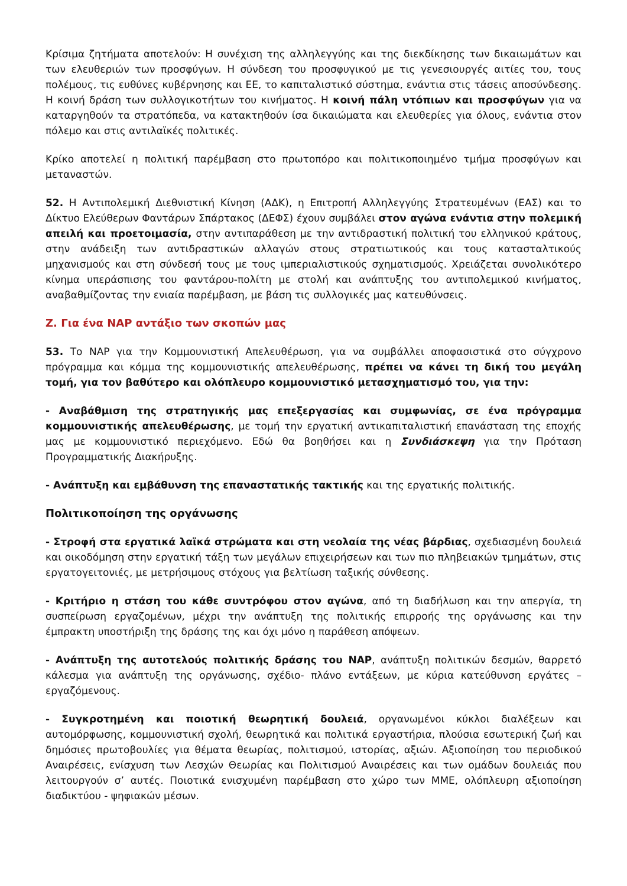Κρίσιμα ζητήματα αποτελούν: Η συνέχιση της αλληλεγγύης και της διεκδίκησης των δικαιωμάτων και των ελευθεριών των προσφύγων. Η σύνδεση του προσφυγικού με τις γενεσιουργές αιτίες του, τους πολέμους, τις ευθύνες κυβέρνησης και ΕΕ, το καπιταλιστικό σύστημα, ενάντια στις τάσεις αποσύνδεσης. Η κοινή δράση των συλλογικοτήτων του κινήματος. Η κοινή πάλη ντόπιων και προσφύγων για να καταργηθούν τα στρατόπεδα, να κατακτηθούν ίσα δικαιώματα και ελευθερίες για όλους, ενάντια στον πόλεμο και στις αντιλαϊκές πολιτικές.
Κρίκο αποτελεί η πολιτική παρέμβαση στο πρωτοπόρο και πολιτικοποιημένο τμήμα προσφύγων και μεταναστών.
52. Η Αντιπολεμική Διεθνιστική Κίνηση (ΑΔΚ), η Επιτροπή Αλληλεγγύης Στρατευμένων (ΕΑΣ) και το Δίκτυο Ελεύθερων Φαντάρων Σπάρτακος (ΔΕΦΣ) έχουν συμβάλει στον αγώνα ενάντια στην πολεμική απειλή και προετοιμασία, στην αντιπαράθεση με την αντιδραστική πολιτική του ελληνικού κράτους, στην ανάδειξη των αντιδραστικών αλλαγών στους στρατιωτικούς και τους κατασταλτικούς μηχανισμούς και στη σύνδεσή τους με τους ιμπεριαλιστικούς σχηματισμούς. Χρειάζεται συνολικότερο κίνημα υπεράσπισης του φαντάρου-πολίτη με στολή και ανάπτυξης του αντιπολεμικού κινήματος, αναβαθμίζοντας την ενιαία παρέμβαση, με βάση τις συλλογικές μας κατευθύνσεις.
Ζ. Για ένα ΝΑΡ αντάξιο των σκοπών μας
53. Το ΝΑΡ για την Κομμουνιστική Απελευθέρωση, για να συμβάλλει αποφασιστικά στο σύγχρονο πρόγραμμα και κόμμα της κομμουνιστικής απελευθέρωσης, πρέπει να κάνει τη δική του μεγάλη τομή, για τον βαθύτερο και ολόπλευρο κομμουνιστικό μετασχηματισμό του, για την:
- Αναβάθμιση της στρατηγικής μας επεξεργασίας και συμφωνίας, σε ένα πρόγραμμα κομμουνιστικής απελευθέρωσης, με τομή την εργατική αντικαπιταλιστική επανάσταση της εποχής μας με κομμουνιστικό περιεχόμενο. Εδώ θα βοηθήσει και η Συνδιάσκεψη για την Πρόταση Προγραμματικής Διακήρυξης.
- Ανάπτυξη και εμβάθυνση της επαναστατικής τακτικής και της εργατικής πολιτικής.
Πολιτικοποίηση της οργάνωσης
- Στροφή στα εργατικά λαϊκά στρώματα και στη νεολαία της νέας βάρδιας, σχεδιασμένη δουλειά και οικοδόμηση στην εργατική τάξη των μεγάλων επιχειρήσεων και των πιο πληβειακών τμημάτων, στις εργατογειτονιές, με μετρήσιμους στόχους για βελτίωση ταξικής σύνθεσης.
- Κριτήριο η στάση του κάθε συντρόφου στον αγώνα, από τη διαδήλωση και την απεργία, τη συσπείρωση εργαζομένων, μέχρι την ανάπτυξη της πολιτικής επιρροής της οργάνωσης και την έμπρακτη υποστήριξη της δράσης της και όχι μόνο η παράθεση απόψεων.
- Ανάπτυξη της αυτοτελούς πολιτικής δράσης του ΝΑΡ, ανάπτυξη πολιτικών δεσμών, θαρρετό κάλεσμα για ανάπτυξη της οργάνωσης, σχέδιο- πλάνο εντάξεων, με κύρια κατεύθυνση εργάτες – εργαζόμενους.
- Συγκροτημένη και ποιοτική θεωρητική δουλειά, οργανωμένοι κύκλοι διαλέξεων και αυτομόρφωσης, κομμουνιστική σχολή, θεωρητικά και πολιτικά εργαστήρια, πλούσια εσωτερική ζωή και δημόσιες πρωτοβουλίες για θέματα θεωρίας, πολιτισμού, ιστορίας, αξιών. Αξιοποίηση του περιοδικού Αναιρέσεις, ενίσχυση των Λεσχών Θεωρίας και Πολιτισμού Αναιρέσεις και των ομάδων δουλειάς που λειτουργούν σ’ αυτές. Ποιοτικά ενισχυμένη παρέμβαση στο χώρο των ΜΜΕ, ολόπλευρη αξιοποίηση διαδικτύου - ψηφιακών μέσων.